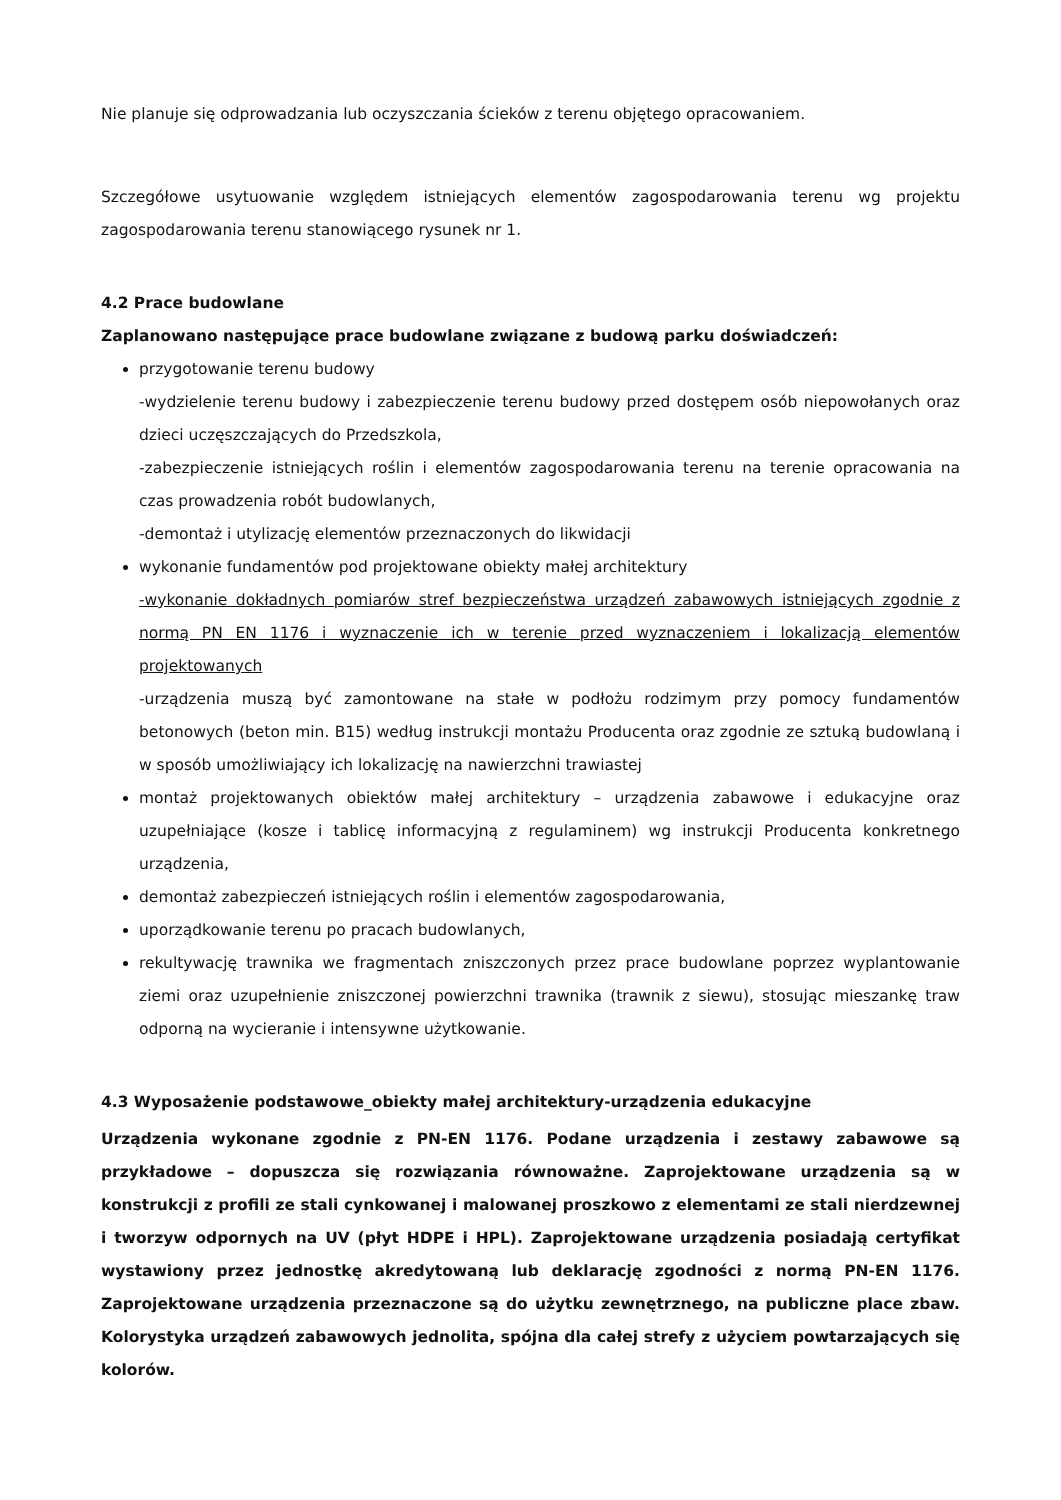Nie planuje się odprowadzania lub oczyszczania ścieków z terenu objętego opracowaniem.
Szczegółowe usytuowanie względem istniejących elementów zagospodarowania terenu wg projektu zagospodarowania terenu stanowiącego rysunek nr 1.
4.2 Prace budowlane
Zaplanowano następujące prace budowlane związane z budową parku doświadczeń:
przygotowanie terenu budowy
-wydzielenie terenu budowy i zabezpieczenie terenu budowy przed dostępem osób niepowołanych oraz dzieci uczęszczających do Przedszkola,
-zabezpieczenie istniejących roślin i elementów zagospodarowania terenu na terenie opracowania na czas prowadzenia robót budowlanych,
-demontaż i utylizację elementów przeznaczonych do likwidacji
wykonanie fundamentów pod projektowane obiekty małej architektury
-wykonanie dokładnych pomiarów stref bezpieczeństwa urządzeń zabawowych istniejących zgodnie z normą PN EN 1176 i wyznaczenie ich w terenie przed wyznaczeniem i lokalizacją elementów projektowanych
-urządzenia muszą być zamontowane na stałe w podłożu rodzimym przy pomocy fundamentów betonowych (beton min. B15) według instrukcji montażu Producenta oraz zgodnie ze sztuką budowlaną i w sposób umożliwiający ich lokalizację na nawierzchni trawiastej
montaż projektowanych obiektów małej architektury – urządzenia zabawowe i edukacyjne oraz uzupełniające (kosze i tablicę informacyjną z regulaminem) wg instrukcji Producenta konkretnego urządzenia,
demontaż zabezpieczeń istniejących roślin i elementów zagospodarowania,
uporządkowanie terenu po pracach budowlanych,
rekultywację trawnika we fragmentach zniszczonych przez prace budowlane poprzez wyplantowanie ziemi oraz uzupełnienie zniszczonej powierzchni trawnika (trawnik z siewu), stosując mieszankę traw odporną na wycieranie i intensywne użytkowanie.
4.3 Wyposażenie podstawowe_obiekty małej architektury-urządzenia edukacyjne
Urządzenia wykonane zgodnie z PN-EN 1176. Podane urządzenia i zestawy zabawowe są przykładowe – dopuszcza się rozwiązania równoważne. Zaprojektowane urządzenia są w konstrukcji z profili ze stali cynkowanej i malowanej proszkowo z elementami ze stali nierdzewnej i tworzyw odpornych na UV (płyt HDPE i HPL). Zaprojektowane urządzenia posiadają certyfikat wystawiony przez jednostkę akredytowaną lub deklarację zgodności z normą PN-EN 1176. Zaprojektowane urządzenia przeznaczone są do użytku zewnętrznego, na publiczne place zbaw. Kolorystyka urządzeń zabawowych jednolita, spójna dla całej strefy z użyciem powtarzających się kolorów.